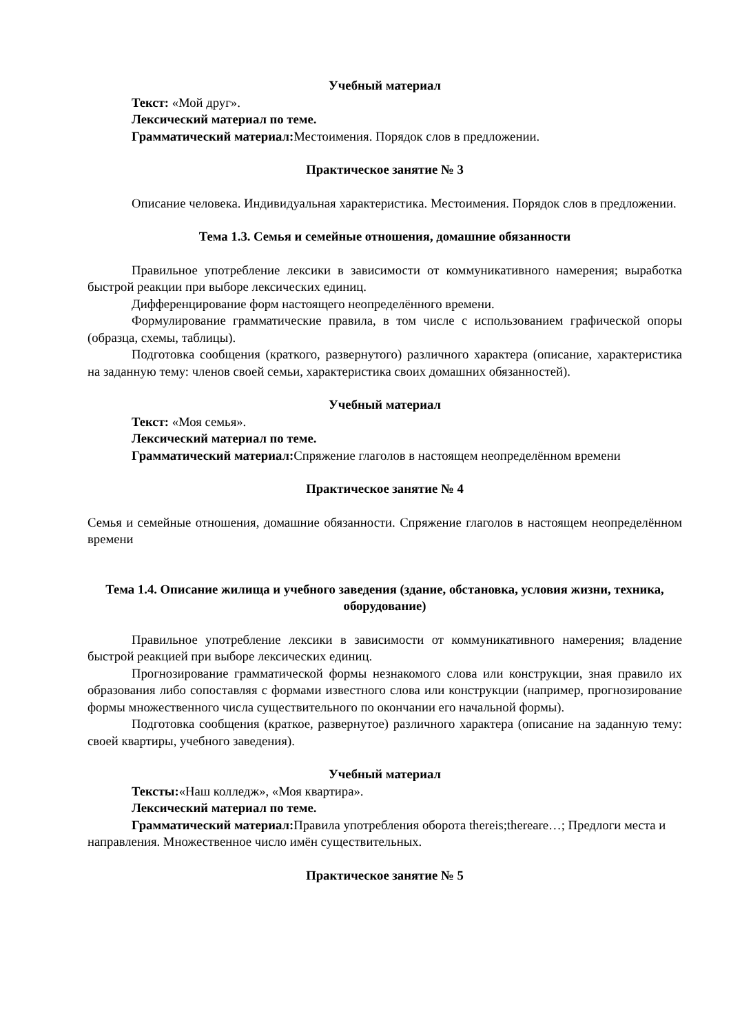Учебный материал
Текст: «Мой друг».
Лексический материал по теме.
Грамматический материал: Местоимения. Порядок слов в предложении.
Практическое занятие № 3
Описание человека. Индивидуальная характеристика. Местоимения. Порядок слов в предложении.
Тема 1.3. Семья и семейные отношения, домашние обязанности
Правильное употребление лексики в зависимости от коммуникативного намерения; выработка быстрой реакции при выборе лексических единиц.
Дифференцирование форм настоящего неопределённого времени.
Формулирование грамматические правила, в том числе с использованием графической опоры (образца, схемы, таблицы).
Подготовка сообщения (краткого, развернутого) различного характера (описание, характеристика на заданную тему: членов своей семьи, характеристика своих домашних обязанностей).
Учебный материал
Текст: «Моя семья».
Лексический материал по теме.
Грамматический материал: Спряжение глаголов в настоящем неопределённом времени
Практическое занятие № 4
Семья и семейные отношения, домашние обязанности. Спряжение глаголов в настоящем неопределённом времени
Тема 1.4. Описание жилища и учебного заведения (здание, обстановка, условия жизни, техника, оборудование)
Правильное употребление лексики в зависимости от коммуникативного намерения; владение быстрой реакцией при выборе лексических единиц.
Прогнозирование грамматической формы незнакомого слова или конструкции, зная правило их образования либо сопоставляя с формами известного слова или конструкции (например, прогнозирование формы множественного числа существительного по окончании его начальной формы).
Подготовка сообщения (краткое, развернутое) различного характера (описание на заданную тему: своей квартиры, учебного заведения).
Учебный материал
Тексты:«Наш колледж», «Моя квартира».
Лексический материал по теме.
Грамматический материал: Правила употребления оборота thereis;thereare…; Предлоги места и направления. Множественное число имён существительных.
Практическое занятие № 5